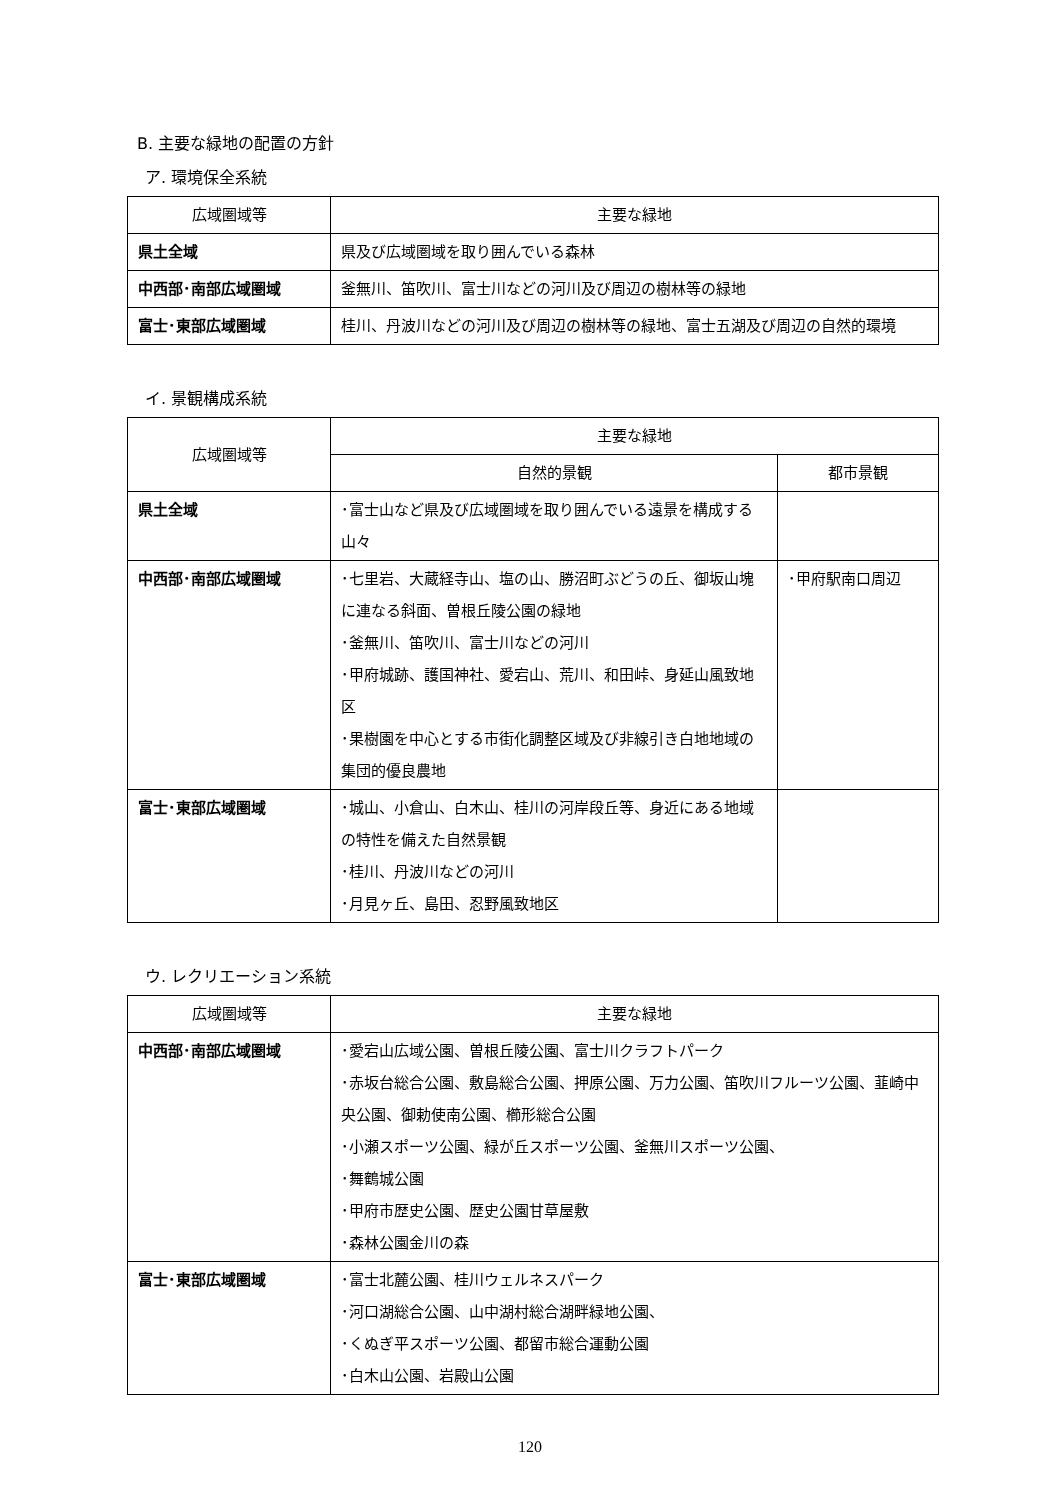B. 主要な緑地の配置の方針
ア. 環境保全系統
| 広域圏域等 | 主要な緑地 |
| --- | --- |
| 県土全域 | 県及び広域圏域を取り囲んでいる森林 |
| 中西部･南部広域圏域 | 釜無川、笛吹川、富士川などの河川及び周辺の樹林等の緑地 |
| 富士･東部広域圏域 | 桂川、丹波川などの河川及び周辺の樹林等の緑地、富士五湖及び周辺の自然的環境 |
イ. 景観構成系統
| 広域圏域等 | 主要な緑地 | |
| --- | --- | --- |
| | 自然的景観 | 都市景観 |
| 県土全域 | ･富士山など県及び広域圏域を取り囲んでいる遠景を構成する山々 | |
| 中西部･南部広域圏域 | ･七里岩、大蔵経寺山、塩の山、勝沼町ぶどうの丘、御坂山塊に連なる斜面、曽根丘陵公園の緑地 ･釜無川、笛吹川、富士川などの河川 ･甲府城跡、護国神社、愛宕山、荒川、和田峠、身延山風致地区 ･果樹園を中心とする市街化調整区域及び非線引き白地地域の集団的優良農地 | ･甲府駅南口周辺 |
| 富士･東部広域圏域 | ･城山、小倉山、白木山、桂川の河岸段丘等、身近にある地域の特性を備えた自然景観 ･桂川、丹波川などの河川 ･月見ヶ丘、島田、忍野風致地区 | |
ウ. レクリエーション系統
| 広域圏域等 | 主要な緑地 |
| --- | --- |
| 中西部･南部広域圏域 | ･愛宕山広域公園、曽根丘陵公園、富士川クラフトパーク ･赤坂台総合公園、敷島総合公園、押原公園、万力公園、笛吹川フルーツ公園、韮崎中央公園、御勅使南公園、櫛形総合公園 ･小瀬スポーツ公園、緑が丘スポーツ公園、釜無川スポーツ公園、 ･舞鶴城公園 ･甲府市歴史公園、歴史公園甘草屋敷 ･森林公園金川の森 |
| 富士･東部広域圏域 | ･富士北麓公園、桂川ウェルネスパーク ･河口湖総合公園、山中湖村総合湖畔緑地公園、 ･くぬぎ平スポーツ公園、都留市総合運動公園 ･白木山公園、岩殿山公園 |
120